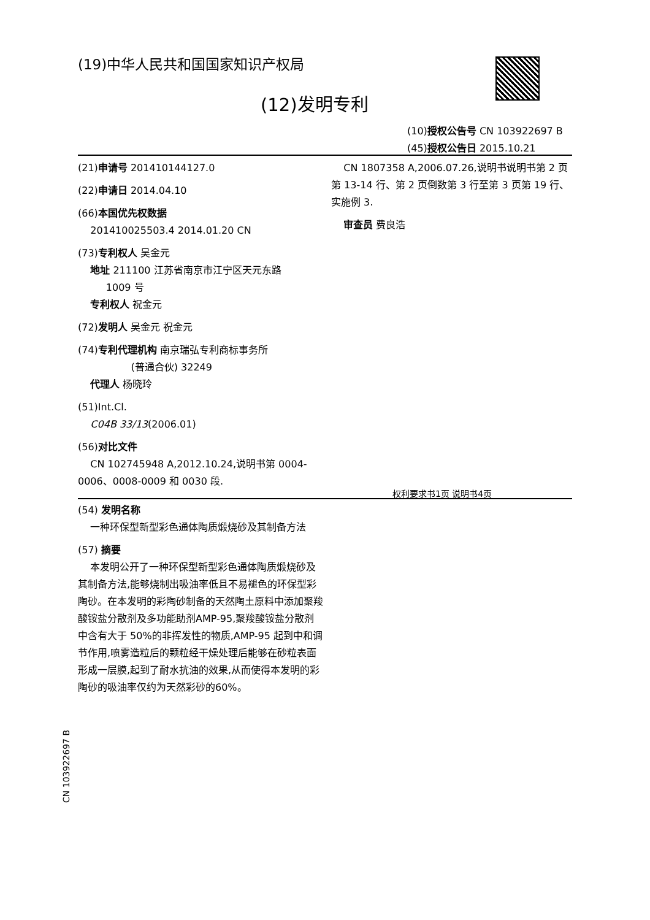(19)中华人民共和国国家知识产权局
(12)发明专利
(10)授权公告号 CN 103922697 B
(45)授权公告日 2015.10.21
(21)申请号 201410144127.0
(22)申请日 2014.04.10
(66)本国优先权数据
201410025503.4 2014.01.20 CN
(73)专利权人 吴金元
地址 211100 江苏省南京市江宁区天元东路
1009 号
专利权人 祝金元
(72)发明人 吴金元 祝金元
(74)专利代理机构 南京瑞弘专利商标事务所
(普通合伙) 32249
代理人 杨晓玲
(51)Int.Cl.
C04B 33/13(2006.01)
(56)对比文件
CN 102745948 A,2012.10.24,说明书第 0004-0006、0008-0009 和 0030 段.
CN 1807358 A,2006.07.26,说明书说明书第 2 页第 13-14 行、第 2 页倒数第 3 行至第 3 页第 19 行、实施例 3.
审查员 费良浩
权利要求书1页 说明书4页
(54) 发明名称
一种环保型新型彩色通体陶质煅烧砂及其制备方法
(57) 摘要
本发明公开了一种环保型新型彩色通体陶质煅烧砂及其制备方法,能够烧制出吸油率低且不易褪色的环保型彩陶砂。在本发明的彩陶砂制备的天然陶土原料中添加聚羧酸铵盐分散剂及多功能助剂AMP-95,聚羧酸铵盐分散剂中含有大于 50%的非挥发性的物质,AMP-95 起到中和调节作用,喷雾造粒后的颗粒经干燥处理后能够在砂粒表面形成一层膜,起到了耐水抗油的效果,从而使得本发明的彩陶砂的吸油率仅约为天然彩砂的60%。
CN 103922697 B